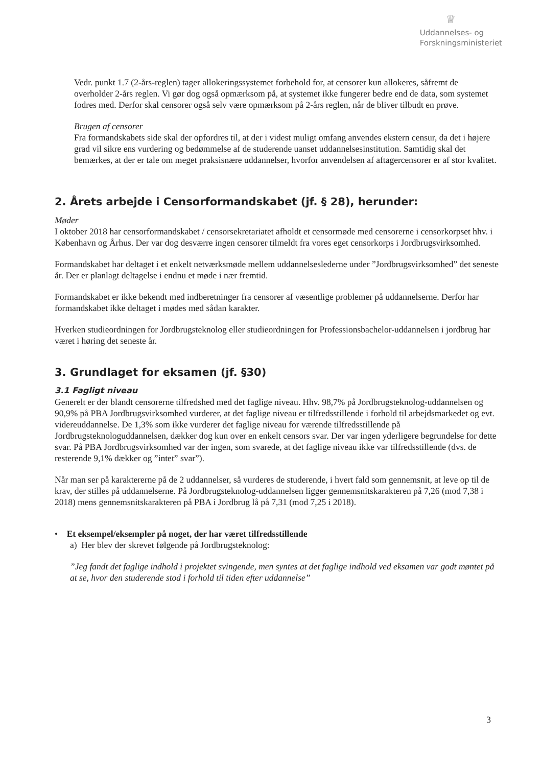♕
Uddannelses- og
Forskningsministeriet
Vedr. punkt 1.7 (2-års-reglen) tager allokeringssystemet forbehold for, at censorer kun allokeres, såfremt de overholder 2-års reglen. Vi gør dog også opmærksom på, at systemet ikke fungerer bedre end de data, som systemet fodres med. Derfor skal censorer også selv være opmærksom på 2-års reglen, når de bliver tilbudt en prøve.
Brugen af censorer
Fra formandskabets side skal der opfordres til, at der i videst muligt omfang anvendes ekstern censur, da det i højere grad vil sikre ens vurdering og bedømmelse af de studerende uanset uddannelsesinstitution. Samtidig skal det bemærkes, at der er tale om meget praksisnære uddannelser, hvorfor anvendelsen af aftagercensorer er af stor kvalitet.
2. Årets arbejde i Censorformandskabet (jf. § 28), herunder:
Møder
I oktober 2018 har censorformandskabet / censorsekretariatet afholdt et censormøde med censorerne i censorkorpset hhv. i København og Århus. Der var dog desværre ingen censorer tilmeldt fra vores eget censorkorps i Jordbrugsvirksomhed.
Formandskabet har deltaget i et enkelt netværksmøde mellem uddannelseslederne under ”Jordbrugsvirksomhed” det seneste år. Der er planlagt deltagelse i endnu et møde i nær fremtid.
Formandskabet er ikke bekendt med indberetninger fra censorer af væsentlige problemer på uddannelserne. Derfor har formandskabet ikke deltaget i mødes med sådan karakter.
Hverken studieordningen for Jordbrugsteknolog eller studieordningen for Professionsbachelor-uddannelsen i jordbrug har været i høring det seneste år.
3. Grundlaget for eksamen (jf. §30)
3.1 Fagligt niveau
Generelt er der blandt censorerne tilfredshed med det faglige niveau. Hhv. 98,7% på Jordbrugsteknolog-uddannelsen og 90,9% på PBA Jordbrugsvirksomhed vurderer, at det faglige niveau er tilfredsstillende i forhold til arbejdsmarkedet og evt. videreuddannelse. De 1,3% som ikke vurderer det faglige niveau for værende tilfredsstillende på Jordbrugsteknologuddannelsen, dækker dog kun over en enkelt censors svar. Der var ingen yderligere begrundelse for dette svar. På PBA Jordbrugsvirksomhed var der ingen, som svarede, at det faglige niveau ikke var tilfredsstillende (dvs. de resterende 9,1% dækker og ”intet” svar”).
Når man ser på karaktererne på de 2 uddannelser, så vurderes de studerende, i hvert fald som gennemsnit, at leve op til de krav, der stilles på uddannelserne. På Jordbrugsteknolog-uddannelsen ligger gennemsnitskarakteren på 7,26 (mod 7,38 i 2018) mens gennemsnitskarakteren på PBA i Jordbrug lå på 7,31 (mod 7,25 i 2018).
• Et eksempel/eksempler på noget, der har været tilfredsstillende
a) Her blev der skrevet følgende på Jordbrugsteknolog:
”Jeg fandt det faglige indhold i projektet svingende, men syntes at det faglige indhold ved eksamen var godt møntet på at se, hvor den studerende stod i forhold til tiden efter uddannelse”
3